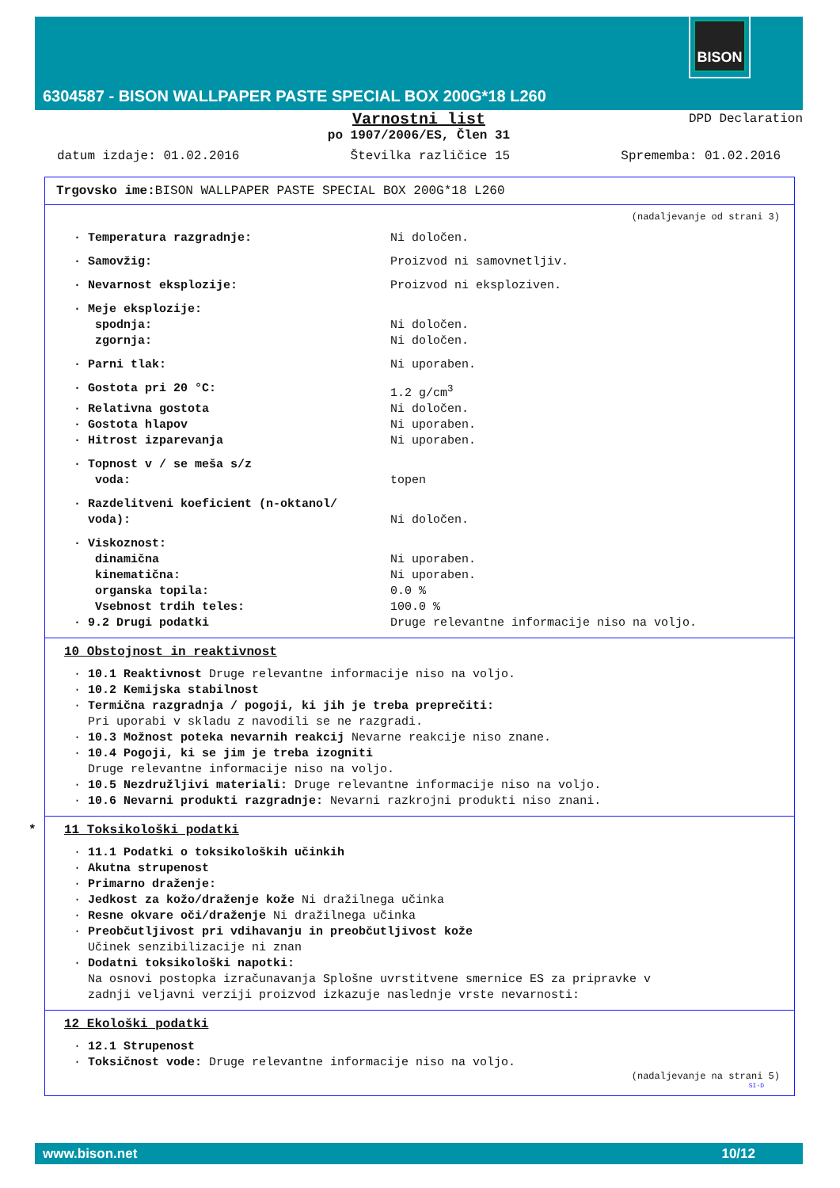BISON
6304587 - BISON WALLPAPER PASTE SPECIAL BOX 200G*18 L260
DPD Declaration
Varnostni list
po 1907/2006/ES, Člen 31
datum izdaje: 01.02.2016 Številka različice 15 Sprememba: 01.02.2016
Trgovsko ime: BISON WALLPAPER PASTE SPECIAL BOX 200G*18 L260
(nadaljevanje od strani 3)
· Temperatura razgradnje: Ni določen.
· Samovžig: Proizvod ni samovnetljiv.
· Nevarnost eksplozije: Proizvod ni eksploziven.
· Meje eksplozije:
spodnja: Ni določen.
zgornja: Ni določen.
· Parni tlak: Ni uporaben.
· Gostota pri 20 °C: 1.2 g/cm<sup>3</sup>
· Relativna gostota Ni določen.
· Gostota hlapov Ni uporaben.
· Hitrost izparevanja Ni uporaben.
· Topnost v / se meša s/z
voda: topen
· Razdelitveni koeficient (n-oktanol/
voda):
Ni določen.
· Viskoznost:
dinamična Ni uporaben.
kinematična: Ni uporaben.
organska topila: 0.0 %
Vsebnost trdih teles: 100.0 %
· 9.2 Drugi podatki Druge relevantne informacije niso na voljo.
10 Obstojnost in reaktivnost
· 10.1 Reaktivnost Druge relevantne informacije niso na voljo.
· 10.2 Kemijska stabilnost
· Termična razgradnja / pogoji, ki jih je treba preprečiti:
Pri uporabi v skladu z navodili se ne razgradi.
· 10.3 Možnost poteka nevarnih reakcij Nevarne reakcije niso znane.
· 10.4 Pogoji, ki se jim je treba izogniti
Druge relevantne informacije niso na voljo.
· 10.5 Nezdružljivi materiali: Druge relevantne informacije niso na voljo.
· 10.6 Nevarni produkti razgradnje: Nevarni razkrojni produkti niso znani.
* 11 Toksikološki podatki
· 11.1 Podatki o toksikoloških učinkih
· Akutna strupenost
· Primarno draženje:
· Jedkost za kožo/draženje kože Ni dražilnega učinka
· Resne okvare oči/draženje Ni dražilnega učinka
· Preobčutljivost pri vdihavanju in preobčutljivost kože
Učinek senzibilizacije ni znan
· Dodatni toksikološki napotki:
Na osnovi postopka izračunavanja Splošne uvrstitvene smernice ES za pripravke v
zadnji veljavni verziji proizvod izkazuje naslednje vrste nevarnosti:
12 Ekološki podatki
· 12.1 Strupenost
· Toksičnost vode: Druge relevantne informacije niso na voljo.
(nadaljevanje na strani 5)
SI-D
www.bison.net 10/12